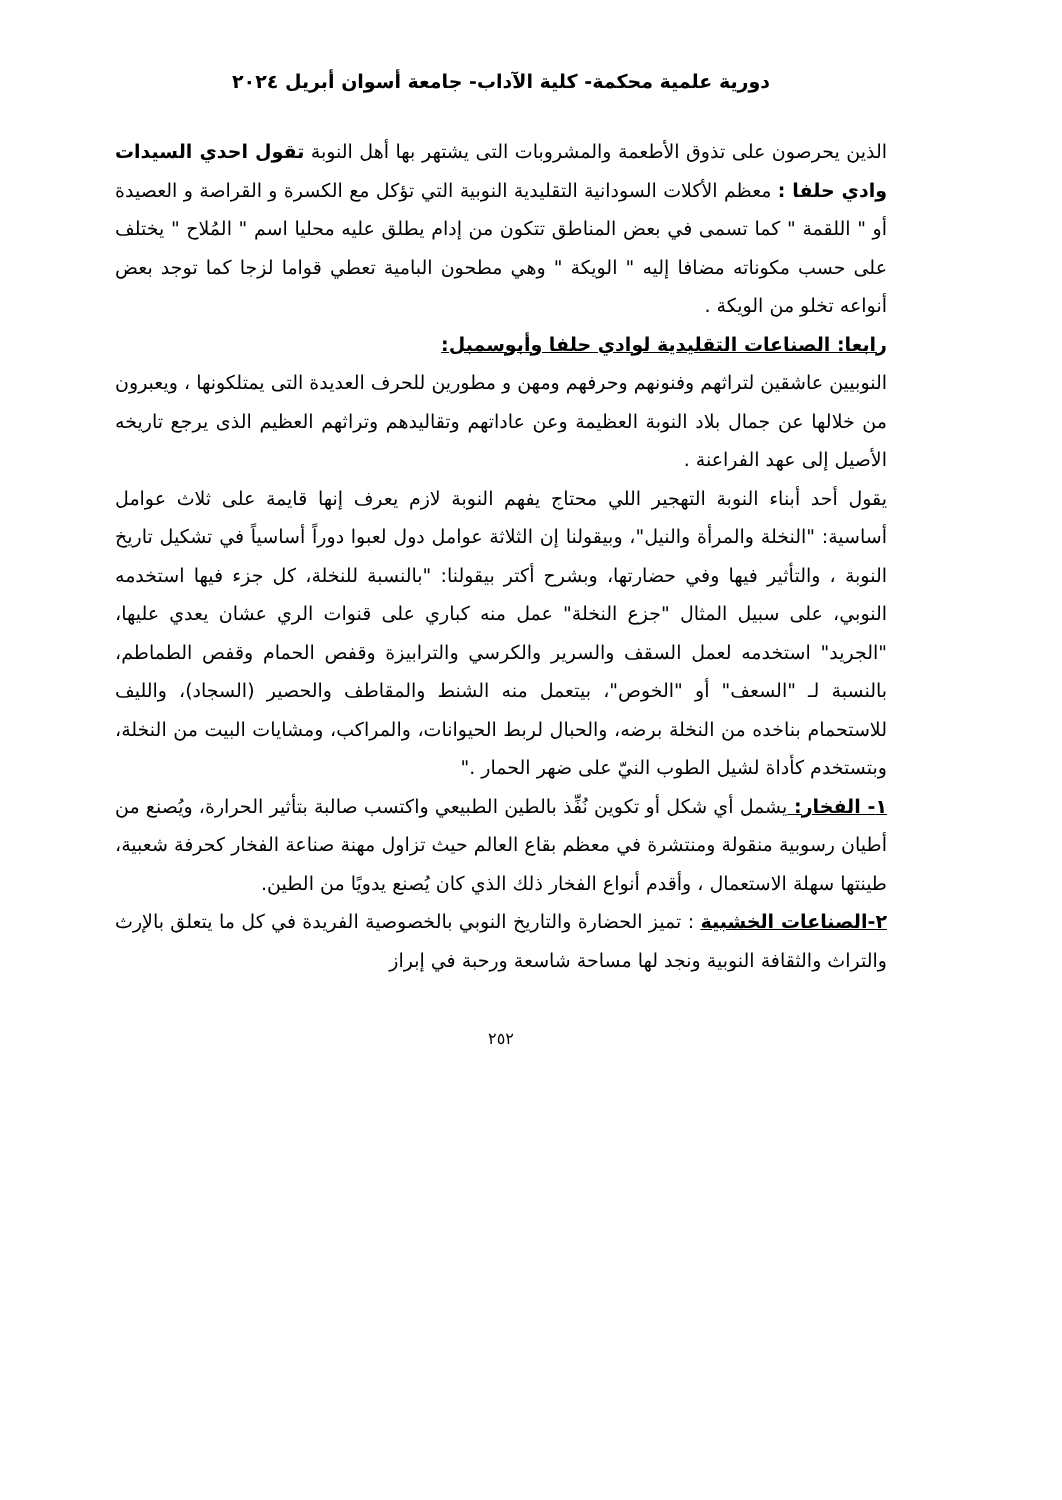دورية علمية محكمة- كلية الآداب- جامعة أسوان أبريل ٢٠٢٤
الذين يحرصون على تذوق الأطعمة والمشروبات التى يشتهر بها أهل النوبة تقول احدي السيدات وادي حلفا : معظم الأكلات السودانية التقليدية النوبية التي تؤكل مع الكسرة و القراصة و العصيدة أو " اللقمة " كما تسمى في بعض المناطق تتكون من إدام يطلق عليه محليا اسم " المُلاح " يختلف على حسب مكوناته مضافا إليه " الويكة " وهي مطحون البامية تعطي قواما لزجا كما توجد بعض أنواعه تخلو من الويكة .
رابعا: الصناعات التقليدية لوادي حلفا وأبوسمبل:
النوبيين عاشقين لتراثهم وفنونهم وحرفهم ومهن و مطورين للحرف العديدة التى يمتلكونها ، ويعبرون من خلالها عن جمال بلاد النوبة العظيمة وعن عاداتهم وتقاليدهم وتراثهم العظيم الذى يرجع تاريخه الأصيل إلى عهد الفراعنة .
يقول أحد أبناء النوبة التهجير اللي محتاج يفهم النوبة لازم يعرف إنها قايمة على ثلاث عوامل أساسية: "النخلة والمرأة والنيل"، وبيقولنا إن الثلاثة عوامل دول لعبوا دوراً أساسياً في تشكيل تاريخ النوبة ، والتأثير فيها وفي حضارتها، وبشرح أكتر بيقولنا: "بالنسبة للنخلة، كل جزء فيها استخدمه النوبي، على سبيل المثال "جزع النخلة" عمل منه كباري على قنوات الري عشان يعدي عليها، "الجريد" استخدمه لعمل السقف والسرير والكرسي والترابيزة وقفص الحمام وقفص الطماطم، بالنسبة لـ "السعف" أو "الخوص"، بيتعمل منه الشنط والمقاطف والحصير (السجاد)، والليف للاستحمام بناخده من النخلة برضه، والحبال لربط الحيوانات، والمراكب، ومشايات البيت من النخلة، وبتستخدم كأداة لشيل الطوب النيّ على ضهر الحمار ."
١- الفخار: يشمل أي شكل أو تكوين نُفِّذ بالطين الطبيعي واكتسب صالبة بتأثير الحرارة، ويُصنع من أطيان رسوبية منقولة ومنتشرة في معظم بقاع العالم حيث تزاول مهنة صناعة الفخار كحرفة شعبية، طينتها سهلة الاستعمال ، وأقدم أنواع الفخار ذلك الذي كان يُصنع يدويًا من الطين.
٢-الصناعات الخشبية : تميز الحضارة والتاريخ النوبي بالخصوصية الفريدة في كل ما يتعلق بالإرث والتراث والثقافة النوبية ونجد لها مساحة شاسعة ورحبة في إبراز
٢٥٢